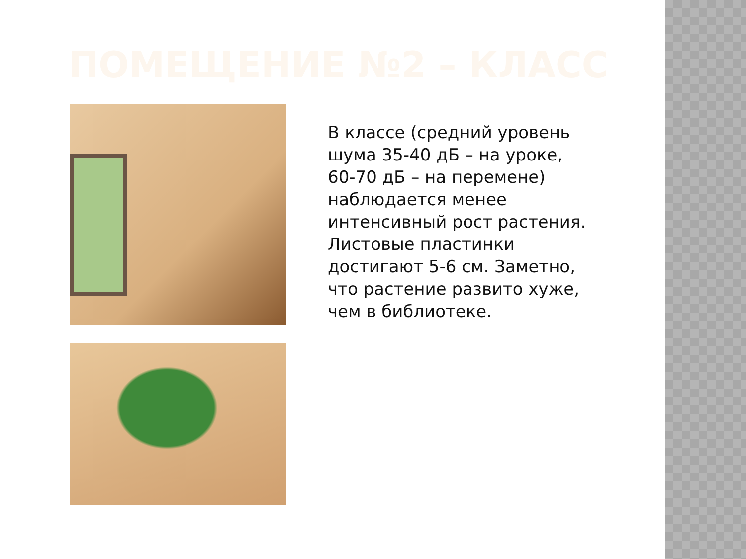ПОМЕЩЕНИЕ №2 – КЛАСС
В классе (средний уровень шума 35-40 дБ – на уроке, 60-70 дБ – на перемене) наблюдается менее интенсивный рост растения. Листовые пластинки достигают 5-6 см. Заметно, что растение развито хуже, чем в библиотеке.